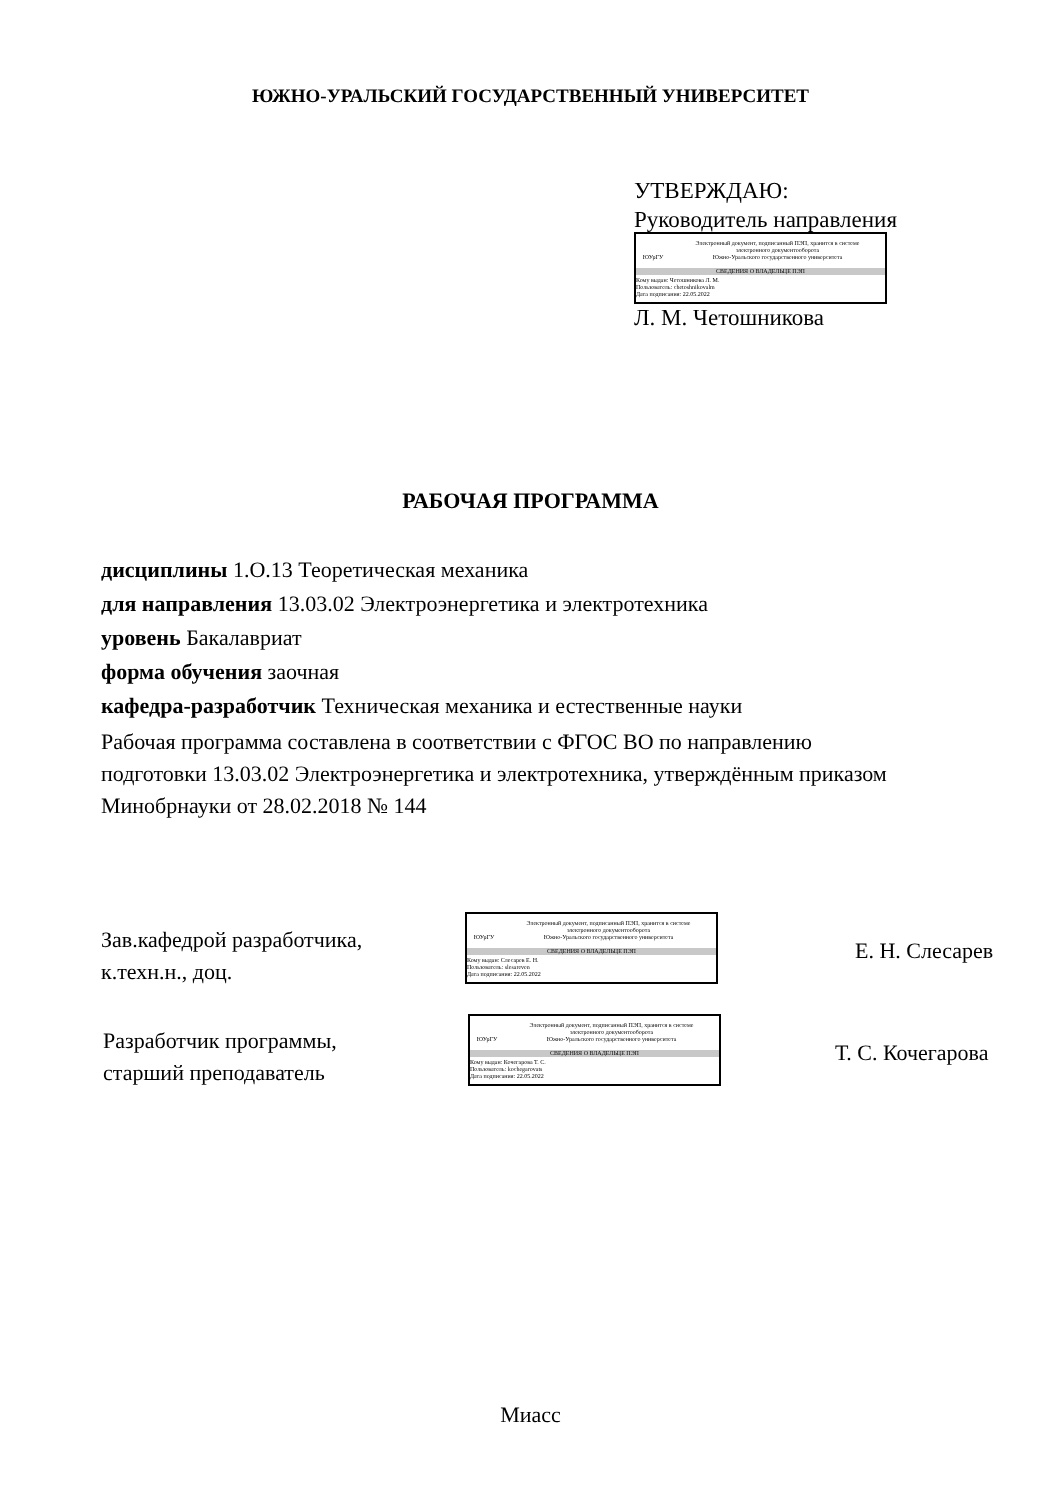ЮЖНО-УРАЛЬСКИЙ ГОСУДАРСТВЕННЫЙ УНИВЕРСИТЕТ
УТВЕРЖДАЮ:
Руководитель направления
ЮУрГУ
Электронный документ, подписанный ПЭП, хранится в системе
электронного документооборота
Южно-Уральского государственного университета
СВЕДЕНИЯ О ВЛАДЕЛЬЦЕ ПЭП
Кому выдан: Четошникова Л. М.
Пользователь: chetoshnikovalm
Дата подписания: 22.05.2022
Л. М. Четошникова
РАБОЧАЯ ПРОГРАММА
дисциплины 1.О.13 Теоретическая механика
для направления 13.03.02 Электроэнергетика и электротехника
уровень Бакалавриат
форма обучения заочная
кафедра-разработчик Техническая механика и естественные науки
Рабочая программа составлена в соответствии с ФГОС ВО по направлению
подготовки 13.03.02 Электроэнергетика и электротехника, утверждённым приказом
Минобрнауки от 28.02.2018 № 144
Зав.кафедрой разработчика,
к.техн.н., доц.
ЮУрГУ
Электронный документ, подписанный ПЭП, хранится в системе
электронного документооборота
Южно-Уральского государственного университета
СВЕДЕНИЯ О ВЛАДЕЛЬЦЕ ПЭП
Кому выдан: Слесарев Е. Н.
Пользователь: slesareven
Дата подписания: 22.05.2022
Е. Н. Слесарев
Разработчик программы,
старший преподаватель
ЮУрГУ
Электронный документ, подписанный ПЭП, хранится в системе
электронного документооборота
Южно-Уральского государственного университета
СВЕДЕНИЯ О ВЛАДЕЛЬЦЕ ПЭП
Кому выдан: Кочегарова Т. С.
Пользователь: kochegarovats
Дата подписания: 22.05.2022
Т. С. Кочегарова
Миасс